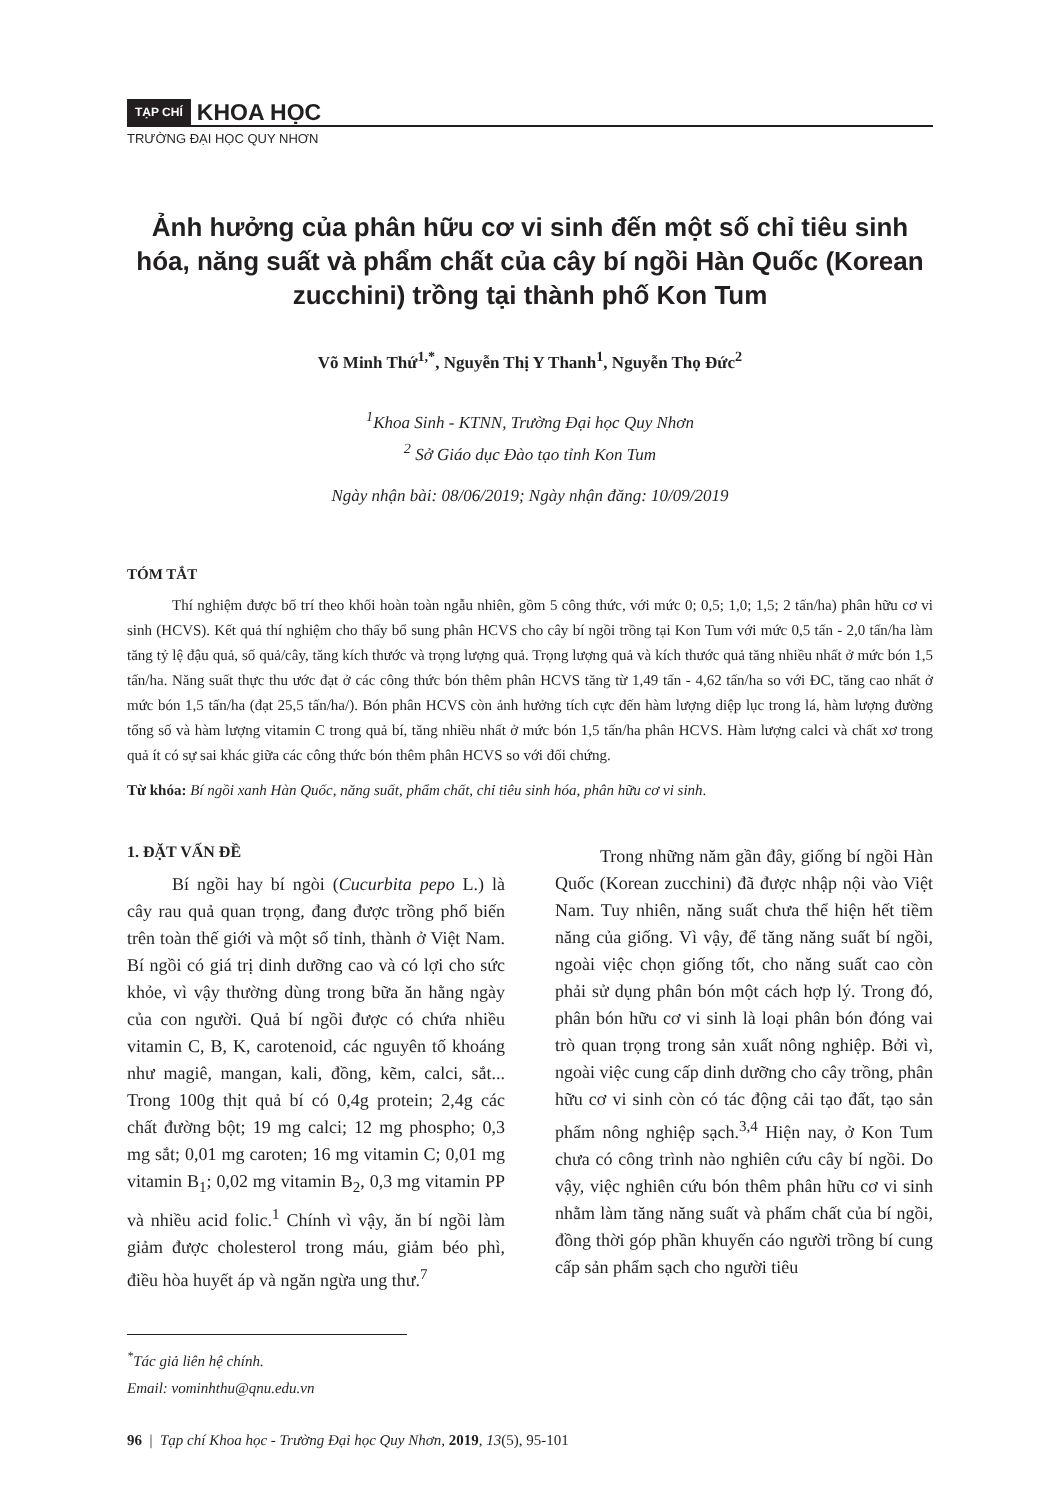TẠP CHÍ KHOA HỌC
TRƯỜNG ĐẠI HỌC QUY NHƠN
Ảnh hưởng của phân hữu cơ vi sinh đến một số chỉ tiêu sinh hóa, năng suất và phẩm chất của cây bí ngồi Hàn Quốc (Korean zucchini) trồng tại thành phố Kon Tum
Võ Minh Thứ<sup>1,*</sup>, Nguyễn Thị Y Thanh<sup>1</sup>, Nguyễn Thọ Đức<sup>2</sup>
<sup>1</sup> Khoa Sinh - KTNN, Trường Đại học Quy Nhơn
<sup>2</sup> Sở Giáo dục Đào tạo tỉnh Kon Tum
Ngày nhận bài: 08/06/2019; Ngày nhận đăng: 10/09/2019
TÓM TẮT
Thí nghiệm được bố trí theo khối hoàn toàn ngẫu nhiên, gồm 5 công thức, với mức 0; 0,5; 1,0; 1,5; 2 tấn/ha) phân hữu cơ vi sinh (HCVS). Kết quả thí nghiệm cho thấy bổ sung phân HCVS cho cây bí ngồi trồng tại Kon Tum với mức 0,5 tấn - 2,0 tấn/ha làm tăng tỷ lệ đậu quả, số quả/cây, tăng kích thước và trọng lượng quả. Trọng lượng quả và kích thước quả tăng nhiều nhất ở mức bón 1,5 tấn/ha. Năng suất thực thu ước đạt ở các công thức bón thêm phân HCVS tăng từ 1,49 tấn - 4,62 tấn/ha so với ĐC, tăng cao nhất ở mức bón 1,5 tấn/ha (đạt 25,5 tấn/ha/). Bón phân HCVS còn ảnh hưởng tích cực đến hàm lượng diệp lục trong lá, hàm lượng đường tổng số và hàm lượng vitamin C trong quả bí, tăng nhiều nhất ở mức bón 1,5 tấn/ha phân HCVS. Hàm lượng calci và chất xơ trong quả ít có sự sai khác giữa các công thức bón thêm phân HCVS so với đối chứng.
Từ khóa: Bí ngồi xanh Hàn Quốc, năng suất, phẩm chất, chỉ tiêu sinh hóa, phân hữu cơ vi sinh.
1. ĐẶT VẤN ĐỀ
Bí ngồi hay bí ngòi (Cucurbita pepo L.) là cây rau quả quan trọng, đang được trồng phổ biến trên toàn thế giới và một số tỉnh, thành ở Việt Nam. Bí ngồi có giá trị dinh dưỡng cao và có lợi cho sức khỏe, vì vậy thường dùng trong bữa ăn hằng ngày của con người. Quả bí ngồi được có chứa nhiều vitamin C, B, K, carotenoid, các nguyên tố khoáng như magiê, mangan, kali, đồng, kẽm, calci, sắt... Trong 100g thịt quả bí có 0,4g protein; 2,4g các chất đường bột; 19 mg calci; 12 mg phospho; 0,3 mg sắt; 0,01 mg caroten; 16 mg vitamin C; 0,01 mg vitamin B<sub>1</sub>; 0,02 mg vitamin B<sub>2</sub>, 0,3 mg vitamin PP và nhiều acid folic.<sup>1</sup> Chính vì vậy, ăn bí ngồi làm giảm được cholesterol trong máu, giảm béo phì, điều hòa huyết áp và ngăn ngừa ung thư.<sup>7</sup>
<sup>*</sup> Tác giả liên hệ chính.
Email: vominhthu@qnu.edu.vn
Trong những năm gần đây, giống bí ngồi Hàn Quốc (Korean zucchini) đã được nhập nội vào Việt Nam. Tuy nhiên, năng suất chưa thể hiện hết tiềm năng của giống. Vì vậy, để tăng năng suất bí ngồi, ngoài việc chọn giống tốt, cho năng suất cao còn phải sử dụng phân bón một cách hợp lý. Trong đó, phân bón hữu cơ vi sinh là loại phân bón đóng vai trò quan trọng trong sản xuất nông nghiệp. Bởi vì, ngoài việc cung cấp dinh dưỡng cho cây trồng, phân hữu cơ vi sinh còn có tác động cải tạo đất, tạo sản phẩm nông nghiệp sạch.<sup>3,4</sup> Hiện nay, ở Kon Tum chưa có công trình nào nghiên cứu cây bí ngồi. Do vậy, việc nghiên cứu bón thêm phân hữu cơ vi sinh nhằm làm tăng năng suất và phẩm chất của bí ngồi, đồng thời góp phần khuyến cáo người trồng bí cung cấp sản phẩm sạch cho người tiêu
96 | Tạp chí Khoa học - Trường Đại học Quy Nhơn, 2019, 13(5), 95-101